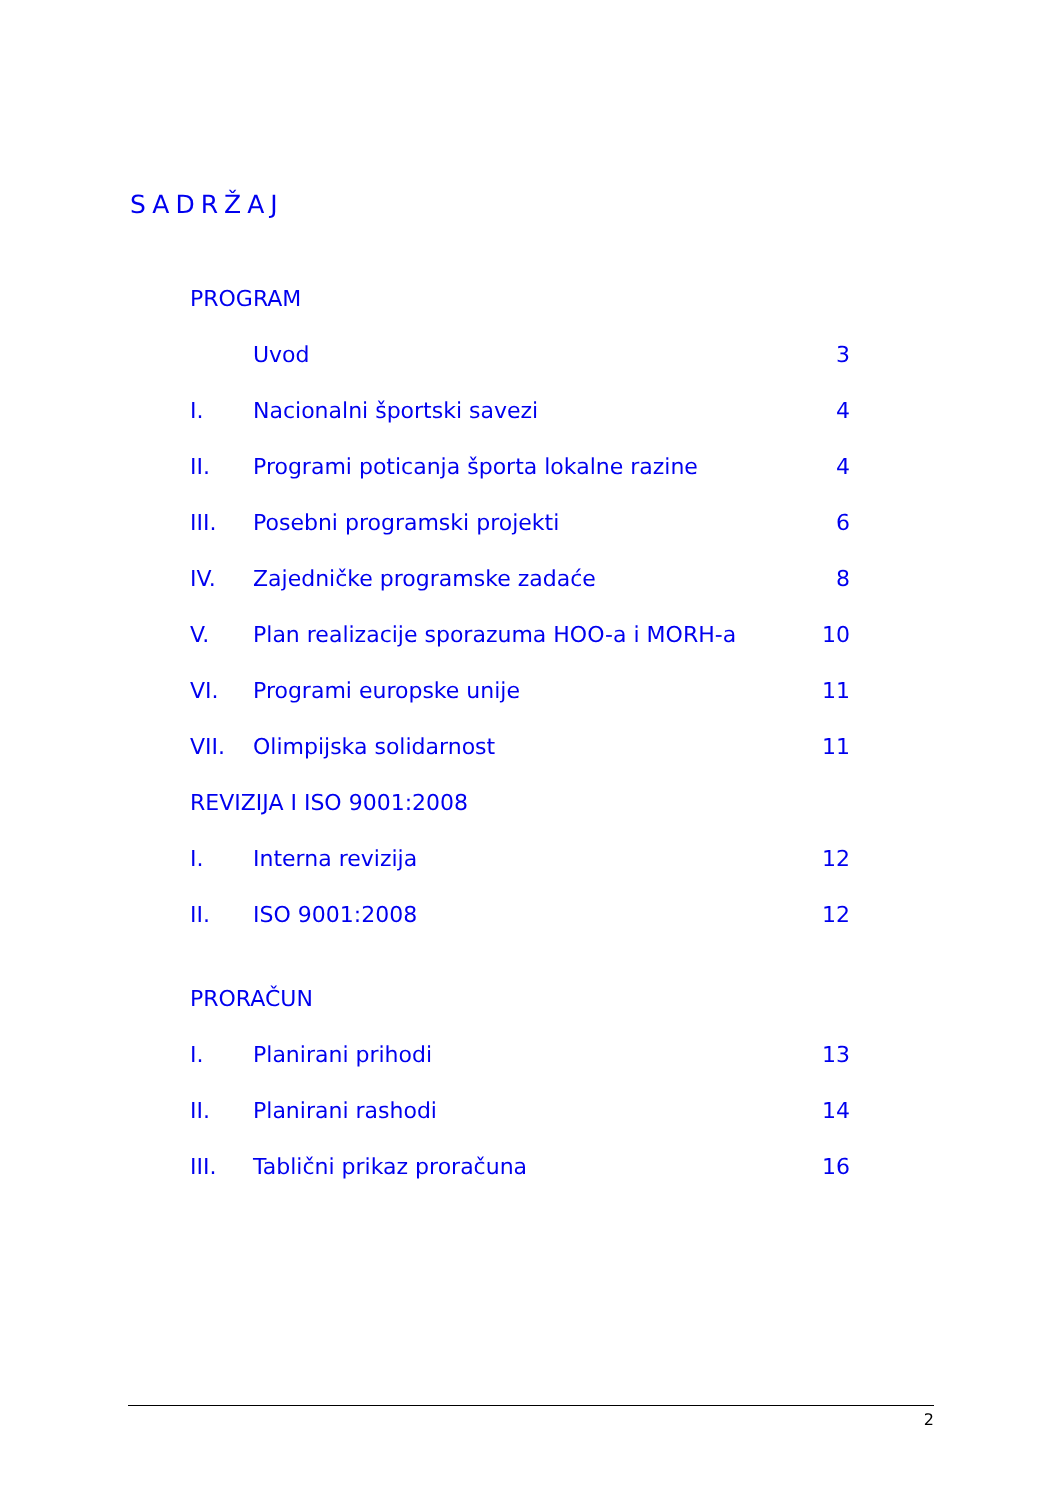SADRŽAJ
| PROGRAM | | |
| | Uvod | 3 |
| I. | Nacionalni športski savezi | 4 |
| II. | Programi poticanja športa lokalne razine | 4 |
| III. | Posebni programski projekti | 6 |
| IV. | Zajedničke programske zadaće | 8 |
| V. | Plan realizacije sporazuma HOO-a i MORH-a | 10 |
| VI. | Programi europske unije | 11 |
| VII. | Olimpijska solidarnost | 11 |
| REVIZIJA I ISO 9001:2008 | | |
| I. | Interna revizija | 12 |
| II. | ISO 9001:2008 | 12 |
| PRORAČUN | | |
| I. | Planirani prihodi | 13 |
| II. | Planirani rashodi | 14 |
| III. | Tablični prikaz proračuna | 16 |
2